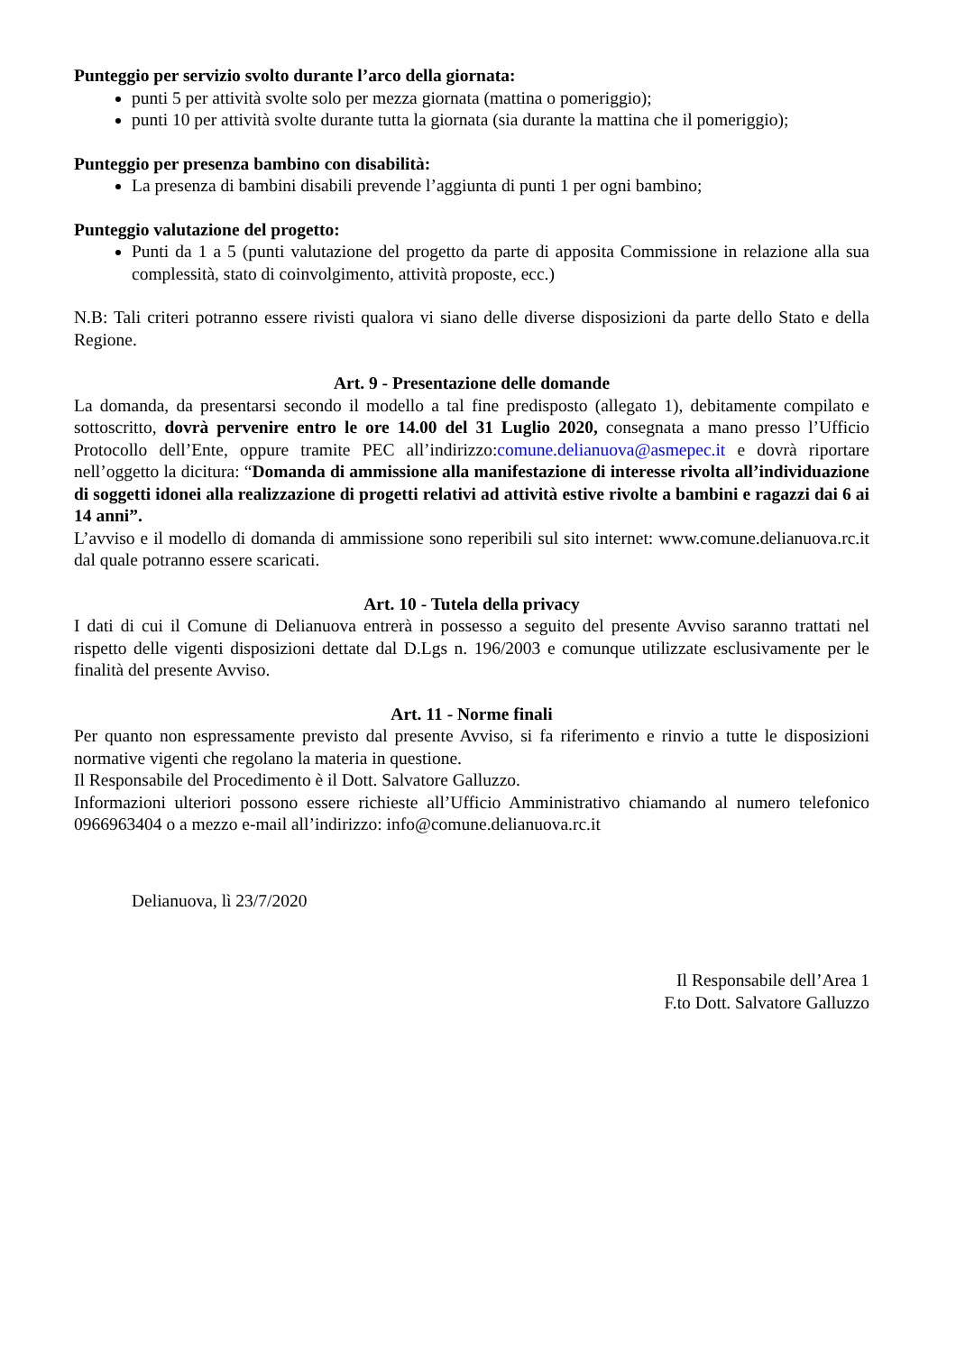Punteggio per servizio svolto durante l’arco della giornata:
punti 5 per attività svolte solo per mezza giornata (mattina o pomeriggio);
punti 10 per attività svolte durante tutta la giornata (sia durante la mattina che il pomeriggio);
Punteggio per presenza bambino con disabilità:
La presenza di bambini disabili prevende l’aggiunta di punti 1 per ogni bambino;
Punteggio valutazione del progetto:
Punti da 1 a 5 (punti valutazione del progetto da parte di apposita Commissione in relazione alla sua complessità, stato di coinvolgimento, attività proposte, ecc.)
N.B: Tali criteri potranno essere rivisti qualora vi siano delle diverse disposizioni da parte dello Stato e della Regione.
Art. 9 - Presentazione delle domande
La domanda, da presentarsi secondo il modello a tal fine predisposto (allegato 1), debitamente compilato e sottoscritto, dovrà pervenire entro le ore 14.00 del 31 Luglio 2020, consegnata a mano presso l’Ufficio Protocollo dell’Ente, oppure tramite PEC all’indirizzo:comune.delianuova@asmepec.it e dovrà riportare nell’oggetto la dicitura: “Domanda di ammissione alla manifestazione di interesse rivolta all’individuazione di soggetti idonei alla realizzazione di progetti relativi ad attività estive rivolte a bambini e ragazzi dai 6 ai 14 anni”.
L’avviso e il modello di domanda di ammissione sono reperibili sul sito internet: www.comune.delianuova.rc.it dal quale potranno essere scaricati.
Art. 10 - Tutela della privacy
I dati di cui il Comune di Delianuova entrerà in possesso a seguito del presente Avviso saranno trattati nel rispetto delle vigenti disposizioni dettate dal D.Lgs n. 196/2003 e comunque utilizzate esclusivamente per le finalità del presente Avviso.
Art. 11 - Norme finali
Per quanto non espressamente previsto dal presente Avviso, si fa riferimento e rinvio a tutte le disposizioni normative vigenti che regolano la materia in questione.
Il Responsabile del Procedimento è il Dott. Salvatore Galluzzo.
Informazioni ulteriori possono essere richieste all’Ufficio Amministrativo chiamando al numero telefonico 0966963404 o a mezzo e-mail all’indirizzo: info@comune.delianuova.rc.it
Delianuova, lì 23/7/2020
Il Responsabile dell’Area 1
F.to Dott. Salvatore Galluzzo